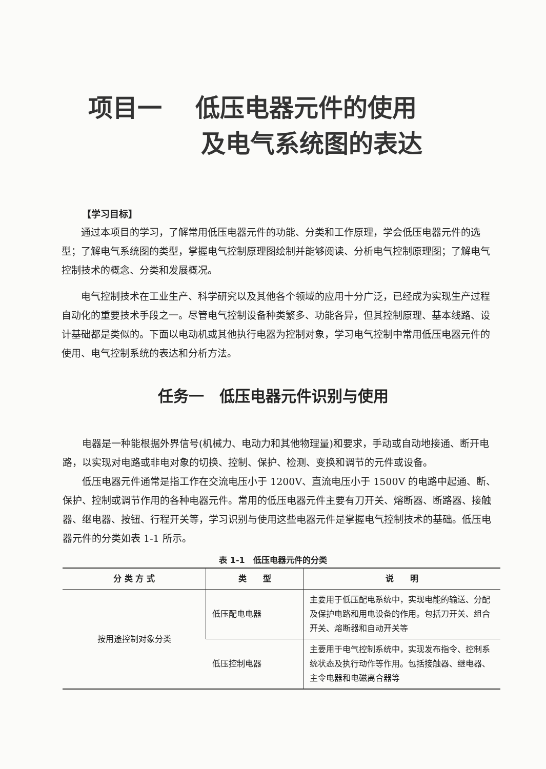项目一　 低压电器元件的使用
及电气系统图的表达
【学习目标】
通过本项目的学习，了解常用低压电器元件的功能、分类和工作原理，学会低压电器元件的选型；了解电气系统图的类型，掌握电气控制原理图绘制并能够阅读、分析电气控制原理图；了解电气控制技术的概念、分类和发展概况。
电气控制技术在工业生产、科学研究以及其他各个领域的应用十分广泛，已经成为实现生产过程自动化的重要技术手段之一。尽管电气控制设备种类繁多、功能各异，但其控制原理、基本线路、设计基础都是类似的。下面以电动机或其他执行电器为控制对象，学习电气控制中常用低压电器元件的使用、电气控制系统的表达和分析方法。
任务一　低压电器元件识别与使用
电器是一种能根据外界信号(机械力、电动力和其他物理量)和要求，手动或自动地接通、断开电路，以实现对电路或非电对象的切换、控制、保护、检测、变换和调节的元件或设备。
低压电器元件通常是指工作在交流电压小于 1200V、直流电压小于 1500V 的电路中起通、断、保护、控制或调节作用的各种电器元件。常用的低压电器元件主要有刀开关、熔断器、断路器、接触器、继电器、按钮、行程开关等，学习识别与使用这些电器元件是掌握电气控制技术的基础。低压电器元件的分类如表 1-1 所示。
表 1-1　低压电器元件的分类
| 分 类 方 式 | 类 型 | 说 明 |
| --- | --- | --- |
| 按用途控制对象分类 | 低压配电电器 | 主要用于低压配电系统中，实现电能的输送、分配及保护电路和用电设备的作用。包括刀开关、组合开关、熔断器和自动开关等 |
| | 低压控制电器 | 主要用于电气控制系统中，实现发布指令、控制系统状态及执行动作等作用。包括接触器、继电器、主令电器和电磁离合器等 |